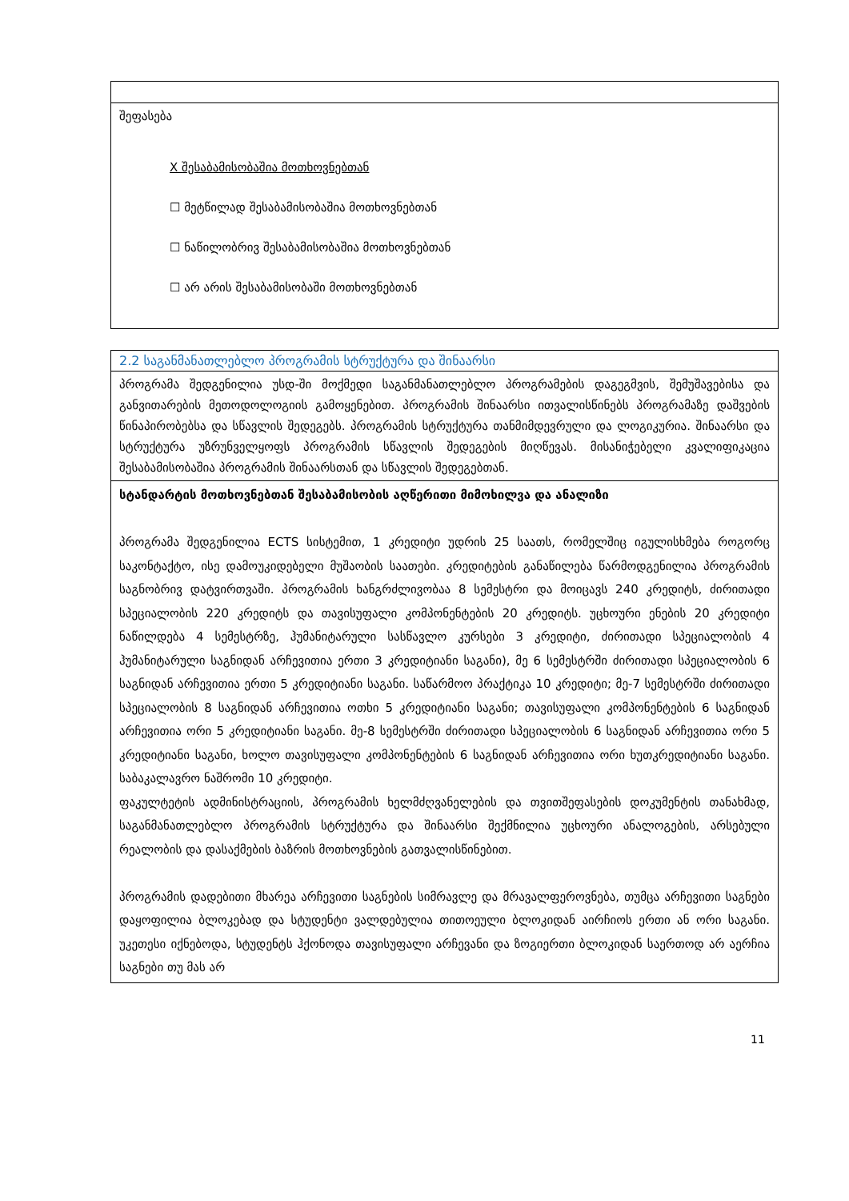| შეფასება X შესაბამისობაშია მოთხოვნებთან ☐ მეტწილად შესაბამისობაშია მოთხოვნებთან ☐ ნაწილობრივ შესაბამისობაშია მოთხოვნებთან ☐ არ არის შესაბამისობაში მოთხოვნებთან |
| 2.2 საგანმანათლებლო პროგრამის სტრუქტურა და შინაარსი |
| პროგრამა შედგენილია უსდ-ში მოქმედი საგანმანათლებლო პროგრამების დაგეგმვის, შემუშავებისა და განვითარების მეთოდოლოგიის გამოყენებით. პროგრამის შინაარსი ითვალისწინებს პროგრამაზე დაშვების წინაპირობებსა და სწავლის შედეგებს. პროგრამის სტრუქტურა თანმიმდევრული და ლოგიკურია. შინაარსი და სტრუქტურა უზრუნველყოფს პროგრამის სწავლის შედეგების მიღწევას. მისანიჭებელი კვალიფიკაცია შესაბამისობაშია პროგრამის შინაარსთან და სწავლის შედეგებთან. |
| სტანდარტის მოთხოვნებთან შესაბამისობის აღწერითი მიმოხილვა და ანალიზი პროგრამა შედგენილია ECTS სისტემით, 1 კრედიტი უდრის 25 საათს, რომელშიც იგულისხმება როგორც საკონტაქტო, ისე დამოუკიდებელი მუშაობის საათები. კრედიტების განაწილება წარმოდგენილია პროგრამის საგნობრივ დატვირთვაში. პროგრამის ხანგრძლივობაა 8 სემესტრი და მოიცავს 240 კრედიტს, ძირითადი სპეციალობის 220 კრედიტს და თავისუფალი კომპონენტების 20 კრედიტს. უცხოური ენების 20 კრედიტი ნაწილდება 4 სემესტრზე, ჰუმანიტარული სასწავლო კურსები 3 კრედიტი, ძირითადი სპეციალობის 4 ჰუმანიტარული საგნიდან არჩევითია ერთი 3 კრედიტიანი საგანი), მე 6 სემესტრში ძირითადი სპეციალობის 6 საგნიდან არჩევითია ერთი 5 კრედიტიანი საგანი. საწარმოო პრაქტიკა 10 კრედიტი; მე-7 სემესტრში ძირითადი სპეციალობის 8 საგნიდან არჩევითია ოთხი 5 კრედიტიანი საგანი; თავისუფალი კომპონენტების 6 საგნიდან არჩევითია ორი 5 კრედიტიანი საგანი. მე-8 სემესტრში ძირითადი სპეციალობის 6 საგნიდან არჩევითია ორი 5 კრედიტიანი საგანი, ხოლო თავისუფალი კომპონენტების 6 საგნიდან არჩევითია ორი ხუთკრედიტიანი საგანი. საბაკალავრო ნაშრომი 10 კრედიტი. ფაკულტეტის ადმინისტრაციის, პროგრამის ხელმძღვანელების და თვითშეფასების დოკუმენტის თანახმად, საგანმანათლებლო პროგრამის სტრუქტურა და შინაარსი შექმნილია უცხოური ანალოგების, არსებული რეალობის და დასაქმების ბაზრის მოთხოვნების გათვალისწინებით. პროგრამის დადებითი მხარეა არჩევითი საგნების სიმრავლე და მრავალფეროვნება, თუმცა არჩევითი საგნები დაყოფილია ბლოკებად და სტუდენტი ვალდებულია თითოეული ბლოკიდან აირჩიოს ერთი ან ორი საგანი. უკეთესი იქნებოდა, სტუდენტს ჰქონოდა თავისუფალი არჩევანი და ზოგიერთი ბლოკიდან საერთოდ არ აერჩია საგნები თუ მას არ |
11